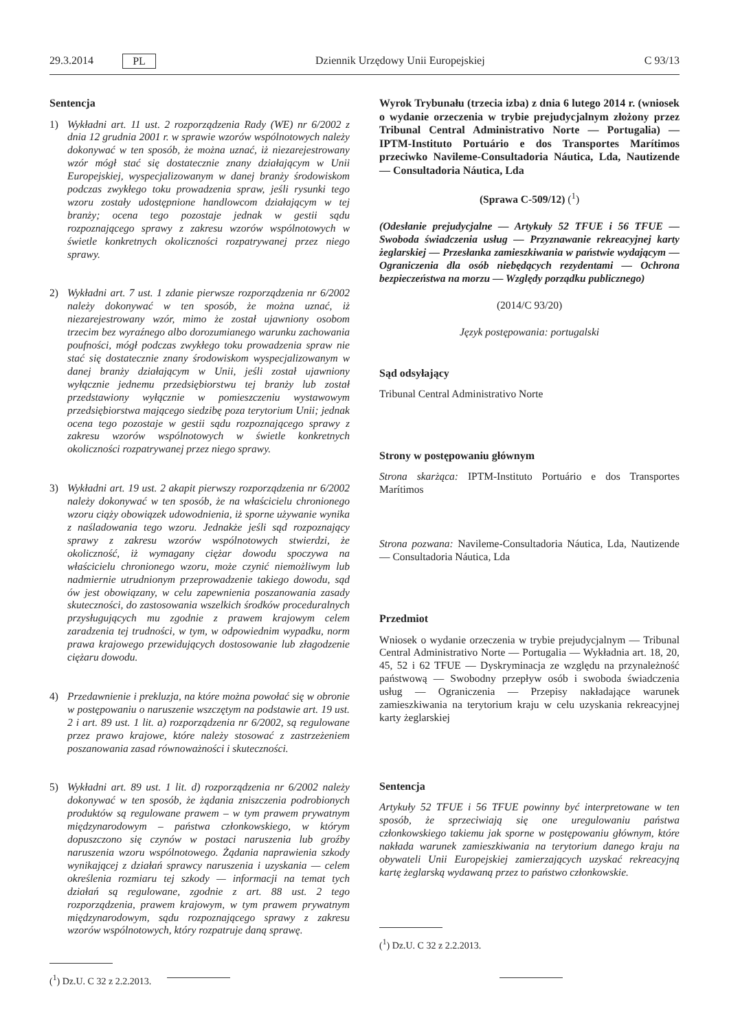29.3.2014 PL Dziennik Urzędowy Unii Europejskiej C 93/13
Sentencja
1) Wykładni art. 11 ust. 2 rozporządzenia Rady (WE) nr 6/2002 z dnia 12 grudnia 2001 r. w sprawie wzorów wspólnotowych należy dokonywać w ten sposób, że można uznać, iż niezarejestrowany wzór mógł stać się dostatecznie znany działającym w Unii Europejskiej, wyspecjalizowanym w danej branży środowiskom podczas zwykłego toku prowadzenia spraw, jeśli rysunki tego wzoru zostały udostępnione handlowcom działającym w tej branży; ocena tego pozostaje jednak w gestii sądu rozpoznającego sprawy z zakresu wzorów wspólnotowych w świetle konkretnych okoliczności rozpatrywanej przez niego sprawy.
2) Wykładni art. 7 ust. 1 zdanie pierwsze rozporządzenia nr 6/2002 należy dokonywać w ten sposób, że można uznać, iż niezarejestrowany wzór, mimo że został ujawniony osobom trzecim bez wyraźnego albo dorozumianego warunku zachowania poufności, mógł podczas zwykłego toku prowadzenia spraw nie stać się dostatecznie znany środowiskom wyspecjalizowanym w danej branży działającym w Unii, jeśli został ujawniony wyłącznie jednemu przedsiębiorstwu tej branży lub został przedstawiony wyłącznie w pomieszczeniu wystawowym przedsiębiorstwa mającego siedzibę poza terytorium Unii; jednak ocena tego pozostaje w gestii sądu rozpoznającego sprawy z zakresu wzorów wspólnotowych w świetle konkretnych okoliczności rozpatrywanej przez niego sprawy.
3) Wykładni art. 19 ust. 2 akapit pierwszy rozporządzenia nr 6/2002 należy dokonywać w ten sposób, że na właścicielu chronionego wzoru ciąży obowiązek udowodnienia, iż sporne używanie wynika z naśladowania tego wzoru. Jednakże jeśli sąd rozpoznający sprawy z zakresu wzorów wspólnotowych stwierdzi, że okoliczność, iż wymagany ciężar dowodu spoczywa na właścicielu chronionego wzoru, może czynić niemożliwym lub nadmiernie utrudnionym przeprowadzenie takiego dowodu, sąd ów jest obowiązany, w celu zapewnienia poszanowania zasady skuteczności, do zastosowania wszelkich środków proceduralnych przysługujących mu zgodnie z prawem krajowym celem zaradzenia tej trudności, w tym, w odpowiednim wypadku, norm prawa krajowego przewidujących dostosowanie lub złagodzenie ciężaru dowodu.
4) Przedawnienie i prekluzja, na które można powołać się w obronie w postępowaniu o naruszenie wszczętym na podstawie art. 19 ust. 2 i art. 89 ust. 1 lit. a) rozporządzenia nr 6/2002, są regulowane przez prawo krajowe, które należy stosować z zastrzeżeniem poszanowania zasad równoważności i skuteczności.
5) Wykładni art. 89 ust. 1 lit. d) rozporządzenia nr 6/2002 należy dokonywać w ten sposób, że żądania zniszczenia podrobionych produktów są regulowane prawem – w tym prawem prywatnym międzynarodowym – państwa członkowskiego, w którym dopuszczono się czynów w postaci naruszenia lub groźby naruszenia wzoru wspólnotowego. Żądania naprawienia szkody wynikającej z działań sprawcy naruszenia i uzyskania — celem określenia rozmiaru tej szkody — informacji na temat tych działań są regulowane, zgodnie z art. 88 ust. 2 tego rozporządzenia, prawem krajowym, w tym prawem prywatnym międzynarodowym, sądu rozpoznającego sprawy z zakresu wzorów wspólnotowych, który rozpatruje daną sprawę.
(<sup>1</sup>) Dz.U. C 32 z 2.2.2013.
Wyrok Trybunału (trzecia izba) z dnia 6 lutego 2014 r. (wniosek o wydanie orzeczenia w trybie prejudycjalnym złożony przez Tribunal Central Administrativo Norte — Portugalia) — IPTM-Instituto Portuário e dos Transportes Marítimos przeciwko Navileme-Consultadoria Náutica, Lda, Nautizende — Consultadoria Náutica, Lda
(Sprawa C-509/12) (<sup>1</sup>)
(Odesłanie prejudycjalne — Artykuły 52 TFUE i 56 TFUE — Swoboda świadczenia usług — Przyznawanie rekreacyjnej karty żeglarskiej — Przesłanka zamieszkiwania w państwie wydającym — Ograniczenia dla osób niebędących rezydentami — Ochrona bezpieczeństwa na morzu — Względy porządku publicznego)
(2014/C 93/20)
Język postępowania: portugalski
Sąd odsyłający
Tribunal Central Administrativo Norte
Strony w postępowaniu głównym
Strona skarżąca: IPTM-Instituto Portuário e dos Transportes Marítimos
Strona pozwana: Navileme-Consultadoria Náutica, Lda, Nautizende — Consultadoria Náutica, Lda
Przedmiot
Wniosek o wydanie orzeczenia w trybie prejudycjalnym — Tribunal Central Administrativo Norte — Portugalia — Wykładnia art. 18, 20, 45, 52 i 62 TFUE — Dyskryminacja ze względu na przynależność państwową — Swobodny przepływ osób i swoboda świadczenia usług — Ograniczenia — Przepisy nakładające warunek zamieszkiwania na terytorium kraju w celu uzyskania rekreacyjnej karty żeglarskiej
Sentencja
Artykuły 52 TFUE i 56 TFUE powinny być interpretowane w ten sposób, że sprzeciwiają się one uregulowaniu państwa członkowskiego takiemu jak sporne w postępowaniu głównym, które nakłada warunek zamieszkiwania na terytorium danego kraju na obywateli Unii Europejskiej zamierzających uzyskać rekreacyjną kartę żeglarską wydawaną przez to państwo członkowskie.
(<sup>1</sup>) Dz.U. C 32 z 2.2.2013.